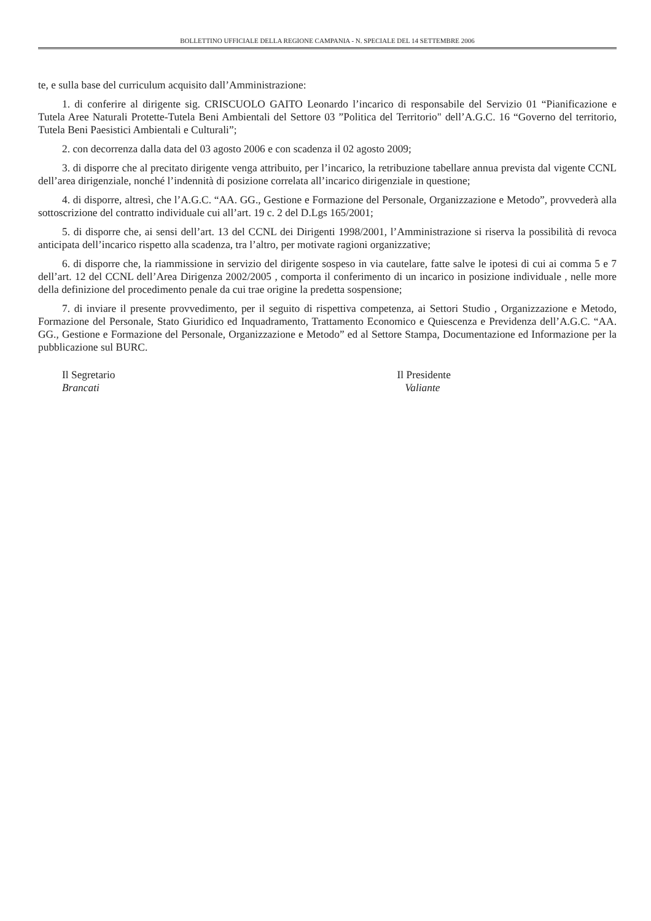BOLLETTINO UFFICIALE DELLA REGIONE CAMPANIA - N. SPECIALE DEL 14 SETTEMBRE 2006
te, e sulla base del curriculum acquisito dall’Amministrazione:
1. di conferire al dirigente sig. CRISCUOLO GAITO Leonardo l’incarico di responsabile del Servizio 01 “Pianificazione e Tutela Aree Naturali Protette-Tutela Beni Ambientali del Settore 03 ”Politica del Territorio" dell’A.G.C. 16 “Governo del territorio, Tutela Beni Paesistici Ambientali e Culturali”;
2. con decorrenza dalla data del 03 agosto 2006 e con scadenza il 02 agosto 2009;
3. di disporre che al precitato dirigente venga attribuito, per l’incarico, la retribuzione tabellare annua prevista dal vigente CCNL dell’area dirigenziale, nonché l’indennità di posizione correlata all’incarico dirigenziale in questione;
4. di disporre, altresì, che l’A.G.C. “AA. GG., Gestione e Formazione del Personale, Organizzazione e Metodo”, provvederà alla sottoscrizione del contratto individuale cui all’art. 19 c. 2 del D.Lgs 165/2001;
5. di disporre che, ai sensi dell’art. 13 del CCNL dei Dirigenti 1998/2001, l’Amministrazione si riserva la possibilità di revoca anticipata dell’incarico rispetto alla scadenza, tra l’altro, per motivate ragioni organizzative;
6. di disporre che, la riammissione in servizio del dirigente sospeso in via cautelare, fatte salve le ipotesi di cui ai comma 5 e 7 dell’art. 12 del CCNL dell’Area Dirigenza 2002/2005 , comporta il conferimento di un incarico in posizione individuale , nelle more della definizione del procedimento penale da cui trae origine la predetta sospensione;
7. di inviare il presente provvedimento, per il seguito di rispettiva competenza, ai Settori Studio , Organizzazione e Metodo, Formazione del Personale, Stato Giuridico ed Inquadramento, Trattamento Economico e Quiescenza e Previdenza dell’A.G.C. “AA. GG., Gestione e Formazione del Personale, Organizzazione e Metodo” ed al Settore Stampa, Documentazione ed Informazione per la pubblicazione sul BURC.
Il Segretario
Brancati
Il Presidente
Valiante